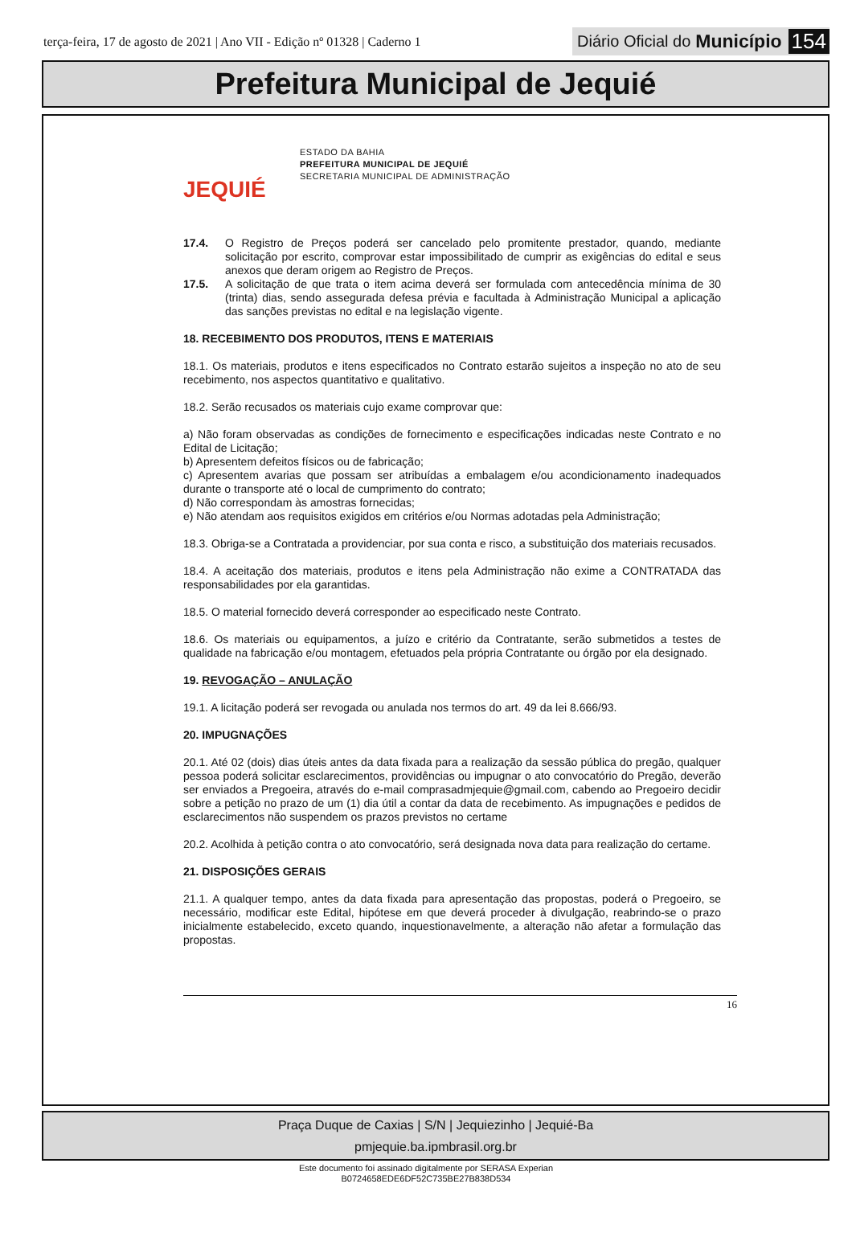terça-feira, 17 de agosto de 2021 | Ano VII - Edição nº 01328 | Caderno 1
Diário Oficial do Município 154
Prefeitura Municipal de Jequié
JEQUIÉ
ESTADO DA BAHIA
PREFEITURA MUNICIPAL DE JEQUIÉ
SECRETARIA MUNICIPAL DE ADMINISTRAÇÃO
17.4. O Registro de Preços poderá ser cancelado pelo promitente prestador, quando, mediante solicitação por escrito, comprovar estar impossibilitado de cumprir as exigências do edital e seus anexos que deram origem ao Registro de Preços.
17.5. A solicitação de que trata o item acima deverá ser formulada com antecedência mínima de 30 (trinta) dias, sendo assegurada defesa prévia e facultada à Administração Municipal a aplicação das sanções previstas no edital e na legislação vigente.
18. RECEBIMENTO DOS PRODUTOS, ITENS E MATERIAIS
18.1. Os materiais, produtos e itens especificados no Contrato estarão sujeitos a inspeção no ato de seu recebimento, nos aspectos quantitativo e qualitativo.
18.2. Serão recusados os materiais cujo exame comprovar que:
a) Não foram observadas as condições de fornecimento e especificações indicadas neste Contrato e no Edital de Licitação;
b) Apresentem defeitos físicos ou de fabricação;
c) Apresentem avarias que possam ser atribuídas a embalagem e/ou acondicionamento inadequados durante o transporte até o local de cumprimento do contrato;
d) Não correspondam às amostras fornecidas;
e) Não atendam aos requisitos exigidos em critérios e/ou Normas adotadas pela Administração;
18.3. Obriga-se a Contratada a providenciar, por sua conta e risco, a substituição dos materiais recusados.
18.4. A aceitação dos materiais, produtos e itens pela Administração não exime a CONTRATADA das responsabilidades por ela garantidas.
18.5. O material fornecido deverá corresponder ao especificado neste Contrato.
18.6. Os materiais ou equipamentos, a juízo e critério da Contratante, serão submetidos a testes de qualidade na fabricação e/ou montagem, efetuados pela própria Contratante ou órgão por ela designado.
19. REVOGAÇÃO – ANULAÇÃO
19.1. A licitação poderá ser revogada ou anulada nos termos do art. 49 da lei 8.666/93.
20. IMPUGNAÇÕES
20.1. Até 02 (dois) dias úteis antes da data fixada para a realização da sessão pública do pregão, qualquer pessoa poderá solicitar esclarecimentos, providências ou impugnar o ato convocatório do Pregão, deverão ser enviados a Pregoeira, através do e-mail comprasadmjequie@gmail.com, cabendo ao Pregoeiro decidir sobre a petição no prazo de um (1) dia útil a contar da data de recebimento. As impugnações e pedidos de esclarecimentos não suspendem os prazos previstos no certame
20.2. Acolhida à petição contra o ato convocatório, será designada nova data para realização do certame.
21. DISPOSIÇÕES GERAIS
21.1. A qualquer tempo, antes da data fixada para apresentação das propostas, poderá o Pregoeiro, se necessário, modificar este Edital, hipótese em que deverá proceder à divulgação, reabrindo-se o prazo inicialmente estabelecido, exceto quando, inquestionavelmente, a alteração não afetar a formulação das propostas.
16
Praça Duque de Caxias | S/N | Jequiezinho | Jequié-Ba
pmjequie.ba.ipmbrasil.org.br
Este documento foi assinado digitalmente por SERASA Experian
B0724658EDE6DF52C735BE27B838D534